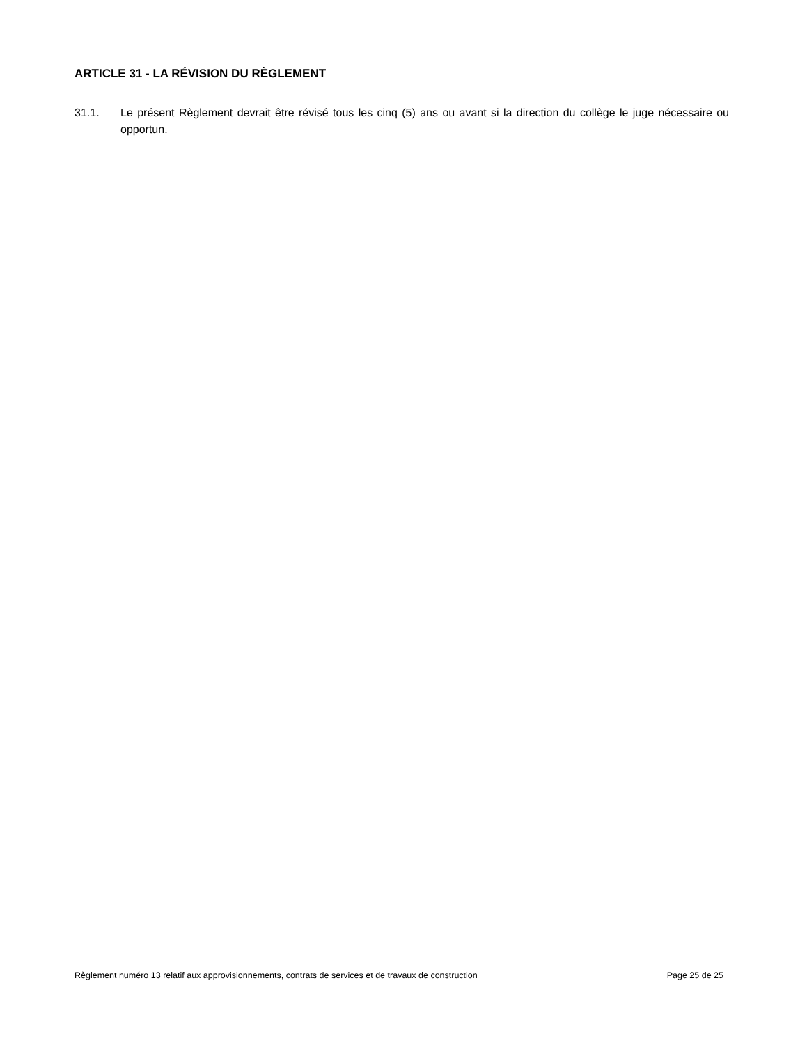ARTICLE 31 - LA RÉVISION DU RÈGLEMENT
31.1. Le présent Règlement devrait être révisé tous les cinq (5) ans ou avant si la direction du collège le juge nécessaire ou opportun.
Règlement numéro 13 relatif aux approvisionnements, contrats de services et de travaux de construction Page 25 de 25